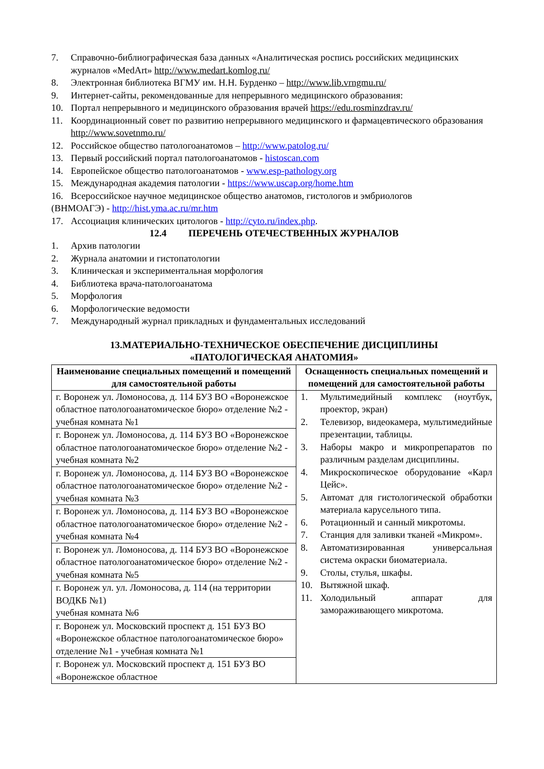7. Справочно-библиографическая база данных «Аналитическая роспись российских медицинских журналов «MedArt» http://www.medart.komlog.ru/
8. Электронная библиотека ВГМУ им. Н.Н. Бурденко – http://www.lib.vrngmu.ru/
9. Интернет-сайты, рекомендованные для непрерывного медицинского образования:
10. Портал непрерывного и медицинского образования врачей https://edu.rosminzdrav.ru/
11. Координационный совет по развитию непрерывного медицинского и фармацевтического образования http://www.sovetnmo.ru/
12. Российское общество патологоанатомов – http://www.patolog.ru/
13. Первый российский портал патологоанатомов - histoscan.com
14. Европейское общество патологоанатомов - www.esp-pathology.org
15. Международная академия патологии - https://www.uscap.org/home.htm
16. Всероссийское научное медицинское общество анатомов, гистологов и эмбриологов
(ВНМОАГЭ) - http://hist.yma.ac.ru/mr.htm
17. Ассоциация клинических цитологов - http://cyto.ru/index.php.
12.4 ПЕРЕЧЕНЬ ОТЕЧЕСТВЕННЫХ ЖУРНАЛОВ
1. Архив патологии
2. Журнала анатомии и гистопатологии
3. Клиническая и экспериментальная морфология
4. Библиотека врача-патологоанатома
5. Морфология
6. Морфологические ведомости
7. Международный журнал прикладных и фундаментальных исследований
13.МАТЕРИАЛЬНО-ТЕХНИЧЕСКОЕ ОБЕСПЕЧЕНИЕ ДИСЦИПЛИНЫ
«ПАТОЛОГИЧЕСКАЯ АНАТОМИЯ»
| Наименование специальных помещений и помещений для самостоятельной работы | Оснащенность специальных помещений и помещений для самостоятельной работы |
| --- | --- |
| г. Воронеж ул. Ломоносова, д. 114 БУЗ ВО «Воронежское областное патологоанатомическое бюро» отделение №2 - учебная комната №1 | 1. Мультимедийный комплекс (ноутбук, проектор, экран) 2. Телевизор, видеокамера, мультимедийные презентации, таблицы. 3. Наборы макро и микропрепаратов по различным разделам дисциплины. 4. Микроскопическое оборудование «Карл Цейс». 5. Автомат для гистологической обработки материала карусельного типа. 6. Ротационный и санный микротомы. 7. Станция для заливки тканей «Микром». 8. Автоматизированная универсальная система окраски биоматериала. 9. Столы, стулья, шкафы. 10. Вытяжной шкаф. 11. Холодильный аппарат для замораживающего микротома. |
| г. Воронеж ул. Ломоносова, д. 114 БУЗ ВО «Воронежское областное патологоанатомическое бюро» отделение №2 - учебная комната №2 | |
| г. Воронеж ул. Ломоносова, д. 114 БУЗ ВО «Воронежское областное патологоанатомическое бюро» отделение №2 - учебная комната №3 | |
| г. Воронеж ул. Ломоносова, д. 114 БУЗ ВО «Воронежское областное патологоанатомическое бюро» отделение №2 - учебная комната №4 | |
| г. Воронеж ул. Ломоносова, д. 114 БУЗ ВО «Воронежское областное патологоанатомическое бюро» отделение №2 - учебная комната №5 | |
| г. Воронеж ул. ул. Ломоносова, д. 114 (на территории ВОДКБ №1) учебная комната №6 | |
| г. Воронеж ул. Московский проспект д. 151 БУЗ ВО «Воронежское областное патологоанатомическое бюро» отделение №1 - учебная комната №1 | |
| г. Воронеж ул. Московский проспект д. 151 БУЗ ВО «Воронежское областное | |